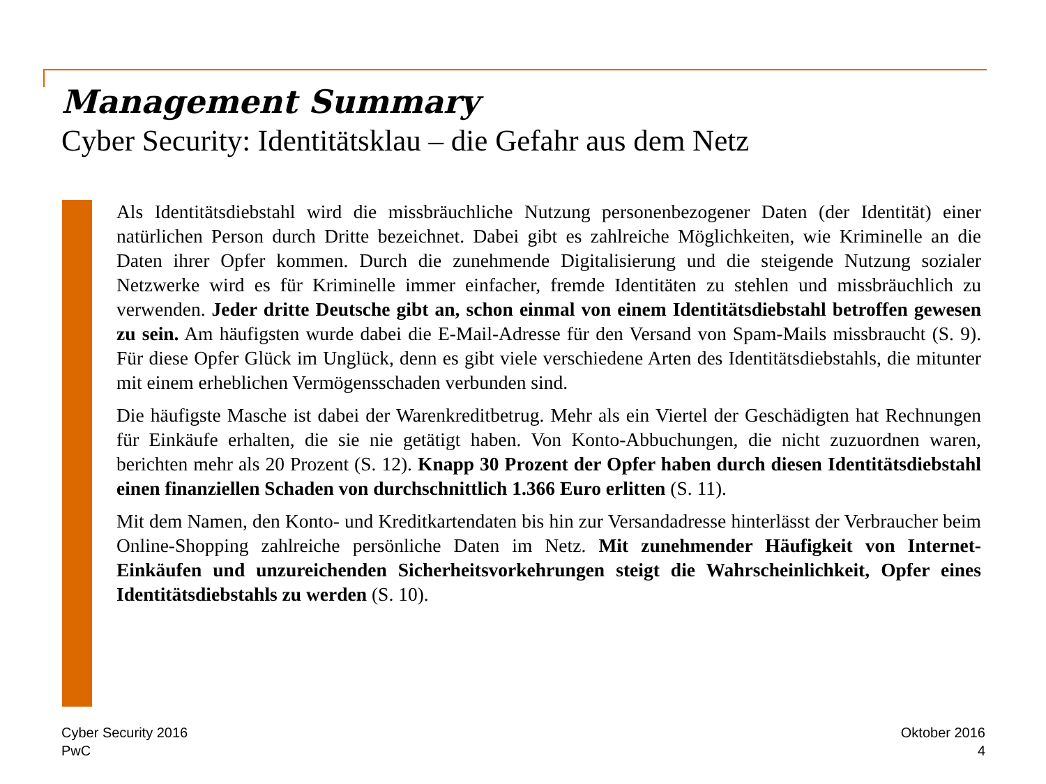Management Summary
Cyber Security: Identitätsklau – die Gefahr aus dem Netz
Als Identitätsdiebstahl wird die missbräuchliche Nutzung personenbezogener Daten (der Identität) einer natürlichen Person durch Dritte bezeichnet. Dabei gibt es zahlreiche Möglichkeiten, wie Kriminelle an die Daten ihrer Opfer kommen. Durch die zunehmende Digitalisierung und die steigende Nutzung sozialer Netzwerke wird es für Kriminelle immer einfacher, fremde Identitäten zu stehlen und missbräuchlich zu verwenden. Jeder dritte Deutsche gibt an, schon einmal von einem Identitätsdiebstahl betroffen gewesen zu sein. Am häufigsten wurde dabei die E-Mail-Adresse für den Versand von Spam-Mails missbraucht (S. 9). Für diese Opfer Glück im Unglück, denn es gibt viele verschiedene Arten des Identitätsdiebstahls, die mitunter mit einem erheblichen Vermögensschaden verbunden sind.
Die häufigste Masche ist dabei der Warenkreditbetrug. Mehr als ein Viertel der Geschädigten hat Rechnungen für Einkäufe erhalten, die sie nie getätigt haben. Von Konto-Abbuchungen, die nicht zuzuordnen waren, berichten mehr als 20 Prozent (S. 12). Knapp 30 Prozent der Opfer haben durch diesen Identitätsdiebstahl einen finanziellen Schaden von durchschnittlich 1.366 Euro erlitten (S. 11).
Mit dem Namen, den Konto- und Kreditkartendaten bis hin zur Versandadresse hinterlässt der Verbraucher beim Online-Shopping zahlreiche persönliche Daten im Netz. Mit zunehmender Häufigkeit von Internet-Einkäufen und unzureichenden Sicherheitsvorkehrungen steigt die Wahrscheinlichkeit, Opfer eines Identitätsdiebstahls zu werden (S. 10).
Cyber Security 2016
PwC
Oktober 2016
4